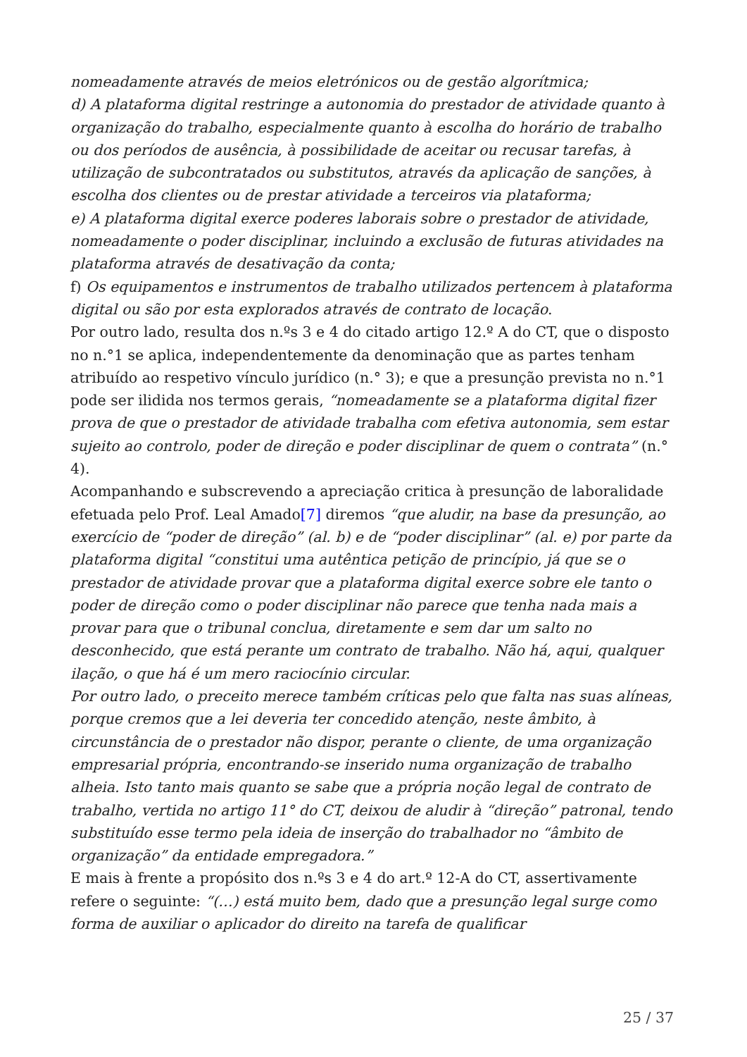nomeadamente através de meios eletrónicos ou de gestão algorítmica;
d) A plataforma digital restringe a autonomia do prestador de atividade quanto à organização do trabalho, especialmente quanto à escolha do horário de trabalho ou dos períodos de ausência, à possibilidade de aceitar ou recusar tarefas, à utilização de subcontratados ou substitutos, através da aplicação de sanções, à escolha dos clientes ou de prestar atividade a terceiros via plataforma;
e) A plataforma digital exerce poderes laborais sobre o prestador de atividade, nomeadamente o poder disciplinar, incluindo a exclusão de futuras atividades na plataforma através de desativação da conta;
f) Os equipamentos e instrumentos de trabalho utilizados pertencem à plataforma digital ou são por esta explorados através de contrato de locação.
Por outro lado, resulta dos n.ºs 3 e 4 do citado artigo 12.º A do CT, que o disposto no n.°1 se aplica, independentemente da denominação que as partes tenham atribuído ao respetivo vínculo jurídico (n.° 3); e que a presunção prevista no n.°1 pode ser ilidida nos termos gerais, “nomeadamente se a plataforma digital fizer prova de que o prestador de atividade trabalha com efetiva autonomia, sem estar sujeito ao controlo, poder de direção e poder disciplinar de quem o contrata” (n.° 4).
Acompanhando e subscrevendo a apreciação critica à presunção de laboralidade efetuada pelo Prof. Leal Amado[7] diremos “que aludir, na base da presunção, ao exercício de “poder de direção” (al. b) e de “poder disciplinar” (al. e) por parte da plataforma digital “constitui uma autêntica petição de princípio, já que se o prestador de atividade provar que a plataforma digital exerce sobre ele tanto o poder de direção como o poder disciplinar não parece que tenha nada mais a provar para que o tribunal conclua, diretamente e sem dar um salto no desconhecido, que está perante um contrato de trabalho. Não há, aqui, qualquer ilação, o que há é um mero raciocínio circular.
Por outro lado, o preceito merece também críticas pelo que falta nas suas alíneas, porque cremos que a lei deveria ter concedido atenção, neste âmbito, à circunstância de o prestador não dispor, perante o cliente, de uma organização empresarial própria, encontrando-se inserido numa organização de trabalho alheia. Isto tanto mais quanto se sabe que a própria noção legal de contrato de trabalho, vertida no artigo 11° do CT, deixou de aludir à “direção” patronal, tendo substituído esse termo pela ideia de inserção do trabalhador no “âmbito de organização” da entidade empregadora.”
E mais à frente a propósito dos n.ºs 3 e 4 do art.º 12-A do CT, assertivamente refere o seguinte: “(…) está muito bem, dado que a presunção legal surge como forma de auxiliar o aplicador do direito na tarefa de qualificar
25 / 37